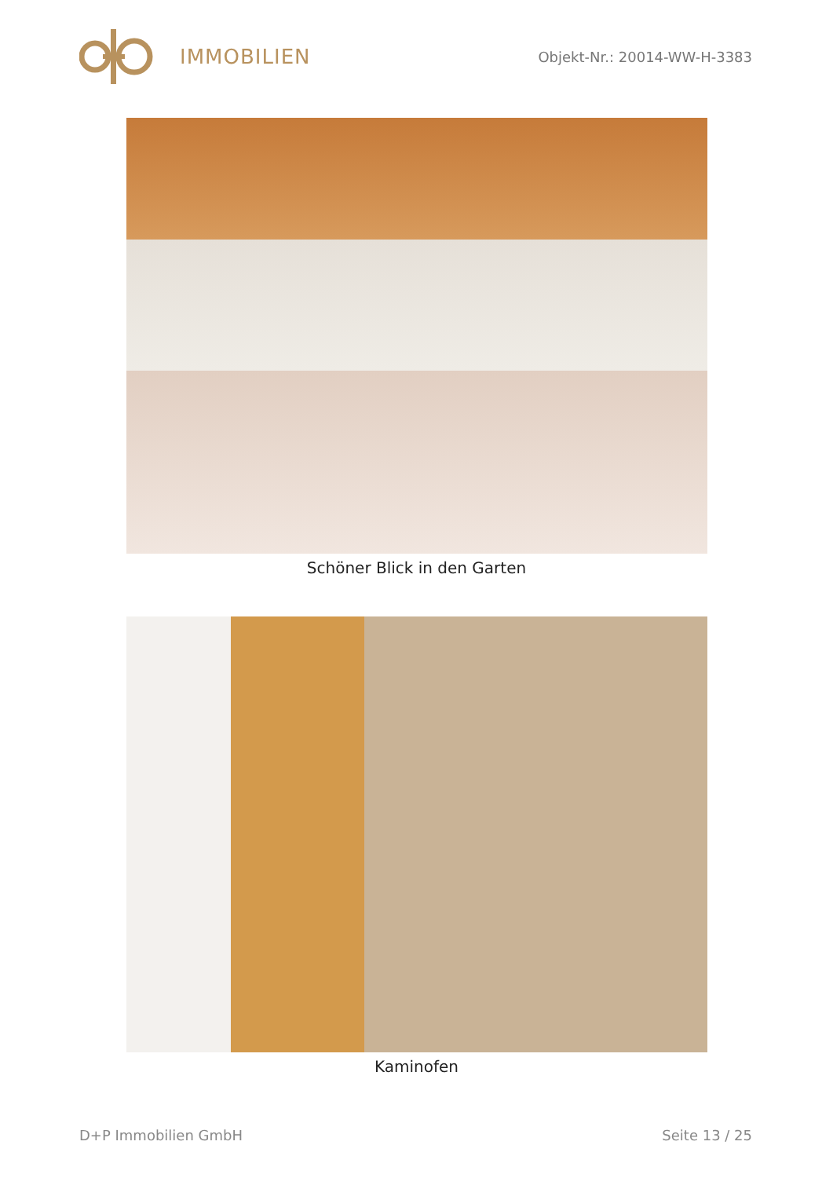IMMOBILIEN
Objekt-Nr.: 20014-WW-H-3383
Schöner Blick in den Garten
Kaminofen
D+P Immobilien GmbH Seite 13 / 25